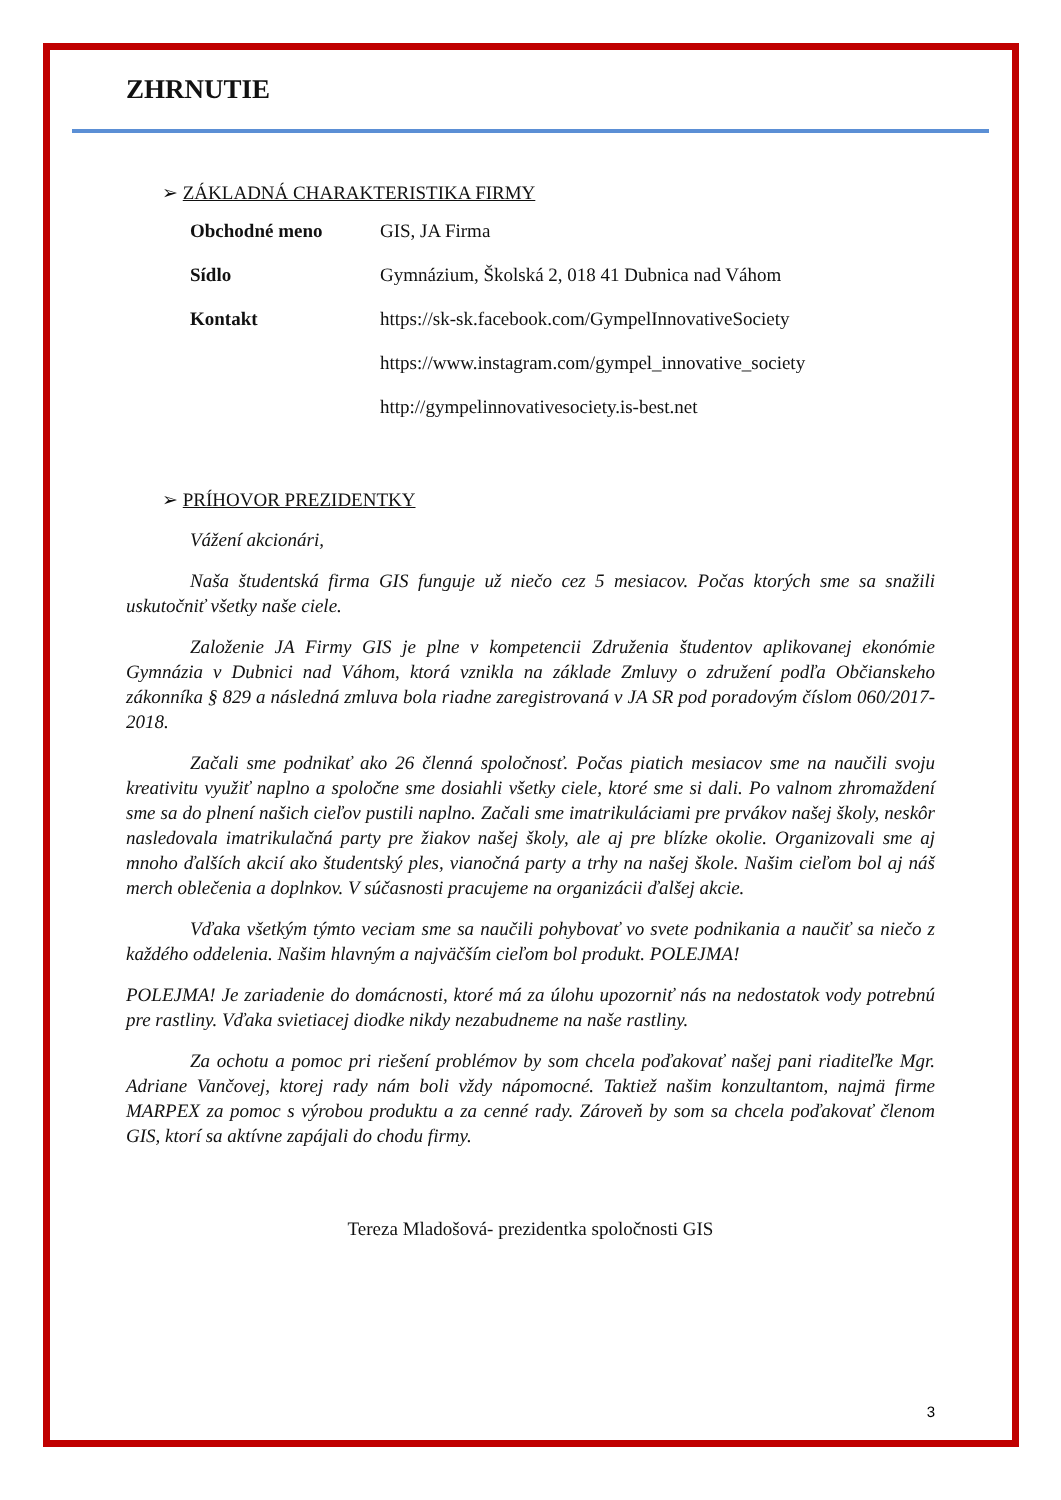ZHRNUTIE
➢ ZÁKLADNÁ CHARAKTERISTIKA FIRMY
| Obchodné meno | GIS, JA Firma |
| Sídlo | Gymnázium, Školská 2, 018 41 Dubnica nad Váhom |
| Kontakt | https://sk-sk.facebook.com/GympelInnovativeSociety |
| | https://www.instagram.com/gympel_innovative_society |
| | http://gympelinnovativesociety.is-best.net |
➢ PRÍHOVOR PREZIDENTKY
Vážení akcionári,
Naša študentská firma GIS funguje už niečo cez 5 mesiacov. Počas ktorých sme sa snažili uskutočniť všetky naše ciele.
Založenie JA Firmy GIS je plne v kompetencii Združenia študentov aplikovanej ekonómie Gymnázia v Dubnici nad Váhom, ktorá vznikla na základe Zmluvy o združení podľa Občianskeho zákonníka § 829 a následná zmluva bola riadne zaregistrovaná v JA SR pod poradovým číslom 060/2017- 2018.
Začali sme podnikať ako 26 členná spoločnosť. Počas piatich mesiacov sme na naučili svoju kreativitu využiť naplno a spoločne sme dosiahli všetky ciele, ktoré sme si dali. Po valnom zhromaždení sme sa do plnení našich cieľov pustili naplno. Začali sme imatrikuláciami pre prvákov našej školy, neskôr nasledovala imatrikulačná party pre žiakov našej školy, ale aj pre blízke okolie. Organizovali sme aj mnoho ďalších akcií ako študentský ples, vianočná party a trhy na našej škole. Našim cieľom bol aj náš merch oblečenia a doplnkov. V súčasnosti pracujeme na organizácii ďalšej akcie.
Vďaka všetkým týmto veciam sme sa naučili pohybovať vo svete podnikania a naučiť sa niečo z každého oddelenia. Našim hlavným a najväčším cieľom bol produkt. POLEJMA!
POLEJMA! Je zariadenie do domácnosti, ktoré má za úlohu upozorniť nás na nedostatok vody potrebnú pre rastliny. Vďaka svietiacej diodke nikdy nezabudneme na naše rastliny.
Za ochotu a pomoc pri riešení problémov by som chcela poďakovať našej pani riaditeľke Mgr. Adriane Vančovej, ktorej rady nám boli vždy nápomocné. Taktiež našim konzultantom, najmä firme MARPEX za pomoc s výrobou produktu a za cenné rady. Zároveň by som sa chcela poďakovať členom GIS, ktorí sa aktívne zapájali do chodu firmy.
Tereza Mladošová- prezidentka spoločnosti GIS
3